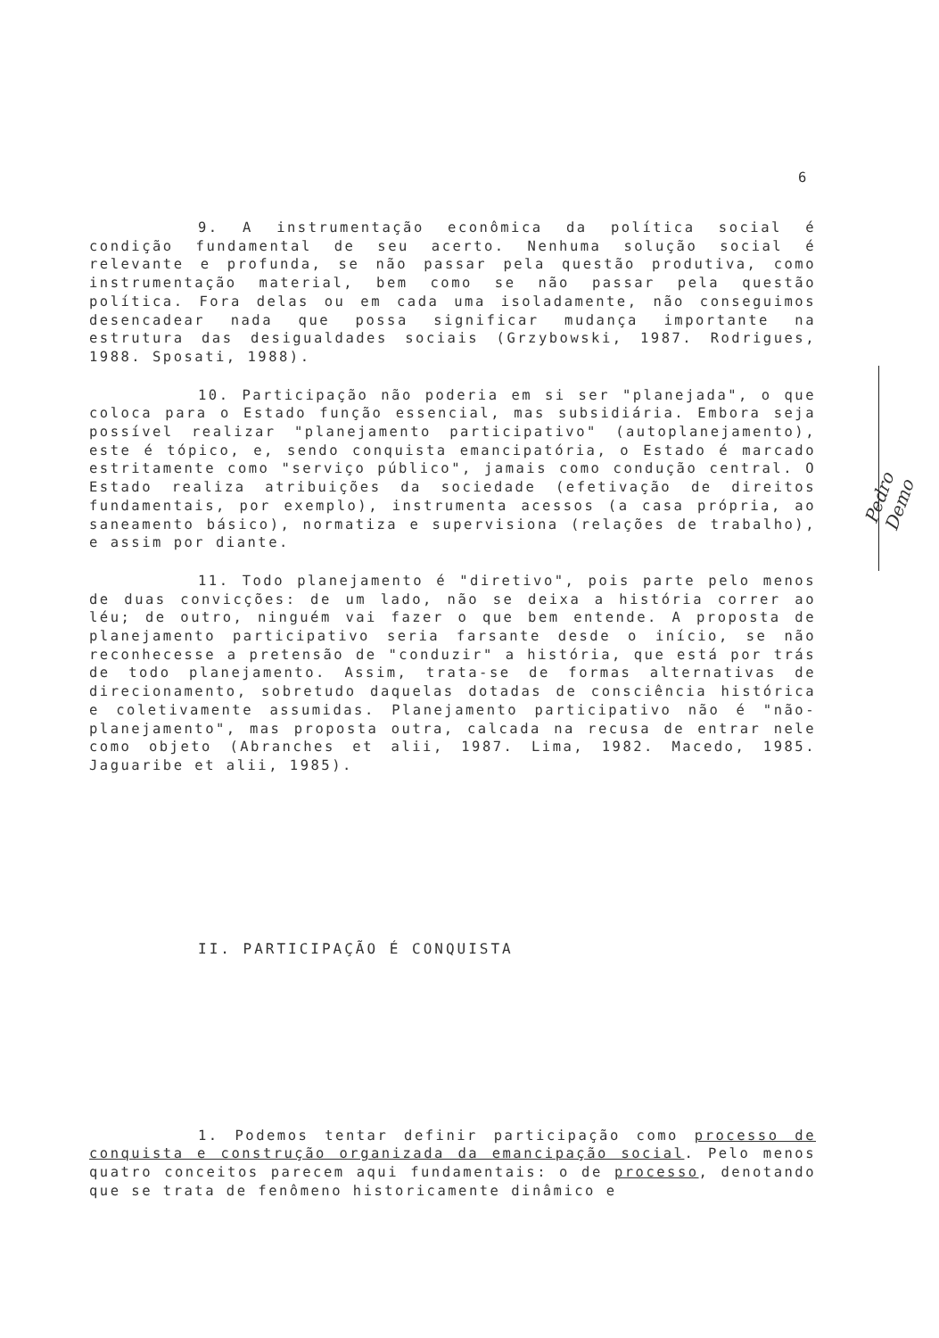6
Pedro Demo
9. A instrumentação econômica da política social é condição fundamental de seu acerto. Nenhuma solução social é relevante e profunda, se não passar pela questão produtiva, como instrumentação material, bem como se não passar pela questão política. Fora delas ou em cada uma isoladamente, não conseguimos desencadear nada que possa significar mudança importante na estrutura das desigualdades sociais (Grzybowski, 1987. Rodrigues, 1988. Sposati, 1988).
10. Participação não poderia em si ser "planejada", o que coloca para o Estado função essencial, mas subsidiária. Embora seja possível realizar "planejamento participativo" (autoplanejamento), este é tópico, e, sendo conquista emancipatória, o Estado é marcado estritamente como "serviço público", jamais como condução central. O Estado realiza atribuições da sociedade (efetivação de direitos fundamentais, por exemplo), instrumenta acessos (a casa própria, ao saneamento básico), normatiza e supervisiona (relações de trabalho), e assim por diante.
11. Todo planejamento é "diretivo", pois parte pelo menos de duas convicções: de um lado, não se deixa a história correr ao léu; de outro, ninguém vai fazer o que bem entende. A proposta de planejamento participativo seria farsante desde o início, se não reconhecesse a pretensão de "conduzir" a história, que está por trás de todo planejamento. Assim, trata-se de formas alternativas de direcionamento, sobretudo daquelas dotadas de consciência histórica e coletivamente assumidas. Planejamento participativo não é "não-planejamento", mas proposta outra, calcada na recusa de entrar nele como objeto (Abranches et alii, 1987. Lima, 1982. Macedo, 1985. Jaguaribe et alii, 1985).
II. PARTICIPAÇÃO É CONQUISTA
1. Podemos tentar definir participação como processo de conquista e construção organizada da emancipação social. Pelo menos quatro conceitos parecem aqui fundamentais: o de processo, denotando que se trata de fenômeno historicamente dinâmico e